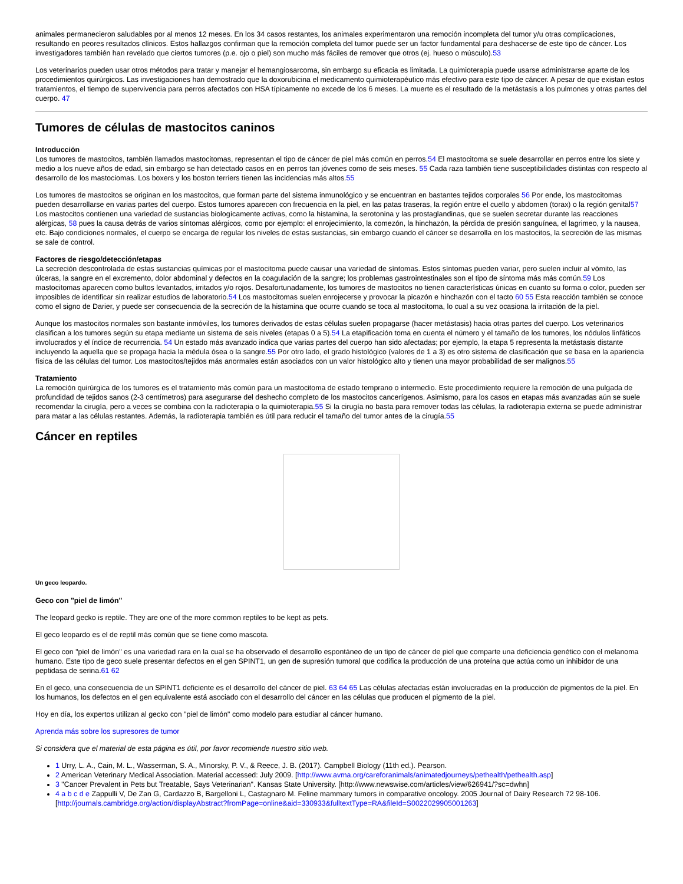animales permanecieron saludables por al menos 12 meses. En los 34 casos restantes, los animales experimentaron una remoción incompleta del tumor y/u otras complicaciones, resultando en peores resultados clínicos. Estos hallazgos confirman que la remoción completa del tumor puede ser un factor fundamental para deshacerse de este tipo de cáncer. Los investigadores también han revelado que ciertos tumores (p.e. ojo o piel) son mucho más fáciles de remover que otros (ej. hueso o músculo).53
Los veterinarios pueden usar otros métodos para tratar y manejar el hemangiosarcoma, sin embargo su eficacia es limitada. La quimioterapia puede usarse administrarse aparte de los procedimientos quirúrgicos. Las investigaciones han demostrado que la doxorubicina el medicamento quimioterapéutico más efectivo para este tipo de cáncer. A pesar de que existan estos tratamientos, el tiempo de supervivencia para perros afectados con HSA típicamente no excede de los 6 meses. La muerte es el resultado de la metástasis a los pulmones y otras partes del cuerpo. 47
Tumores de células de mastocitos caninos
Introducción
Los tumores de mastocitos, también llamados mastocitomas, representan el tipo de cáncer de piel más común en perros.54 El mastocitoma se suele desarrollar en perros entre los siete y medio a los nueve años de edad, sin embargo se han detectado casos en en perros tan jóvenes como de seis meses. 55 Cada raza también tiene susceptibilidades distintas con respecto al desarrollo de los mastociomas. Los boxers y los boston terriers tienen las incidencias más altos.55
Los tumores de mastocitos se originan en los mastocitos, que forman parte del sistema inmunológico y se encuentran en bastantes tejidos corporales 56 Por ende, los mastocitomas pueden desarrollarse en varias partes del cuerpo. Estos tumores aparecen con frecuencia en la piel, en las patas traseras, la región entre el cuello y abdomen (torax) o la región genital57 Los mastocitos contienen una variedad de sustancias biologícamente activas, como la histamina, la serotonina y las prostaglandinas, que se suelen secretar durante las reacciones alérgicas, 58 pues la causa detrás de varios síntomas alérgicos, como por ejemplo: el enrojecimiento, la comezón, la hinchazón, la pérdida de presión sanguínea, el lagrimeo, y la nausea, etc. Bajo condiciones normales, el cuerpo se encarga de regular los niveles de estas sustancias, sin embargo cuando el cáncer se desarrolla en los mastocitos, la secreción de las mismas se sale de control.
Factores de riesgo/detección/etapas
La secreción descontrolada de estas sustancias químicas por el mastocitoma puede causar una variedad de síntomas. Estos síntomas pueden variar, pero suelen incluir al vómito, las úlceras, la sangre en el excremento, dolor abdominal y defectos en la coagulación de la sangre; los problemas gastrointestinales son el tipo de síntoma más más común.59 Los mastocitomas aparecen como bultos levantados, irritados y/o rojos. Desafortunadamente, los tumores de mastocitos no tienen características únicas en cuanto su forma o color, pueden ser imposibles de identificar sin realizar estudios de laboratorio.54 Los mastocitomas suelen enrojecerse y provocar la picazón e hinchazón con el tacto 60 55 Esta reacción también se conoce como el signo de Darier, y puede ser consecuencia de la secreción de la histamina que ocurre cuando se toca al mastocitoma, lo cual a su vez ocasiona la irritación de la piel.
Aunque los mastocitos normales son bastante inmóviles, los tumores derivados de estas células suelen propagarse (hacer metástasis) hacia otras partes del cuerpo. Los veterinarios clasifican a los tumores según su etapa mediante un sistema de seis niveles (etapas 0 a 5).54 La etapificación toma en cuenta el número y el tamaño de los tumores, los nódulos linfáticos involucrados y el índice de recurrencia. 54 Un estado más avanzado indica que varias partes del cuerpo han sido afectadas; por ejemplo, la etapa 5 representa la metástasis distante incluyendo la aquella que se propaga hacia la médula ósea o la sangre.55 Por otro lado, el grado histológico (valores de 1 a 3) es otro sistema de clasificación que se basa en la apariencia física de las células del tumor. Los mastocitos/tejidos más anormales están asociados con un valor histológico alto y tienen una mayor probabilidad de ser malignos.55
Tratamiento
La remoción quirúrgica de los tumores es el tratamiento más común para un mastocitoma de estado temprano o intermedio. Este procedimiento requiere la remoción de una pulgada de profundidad de tejidos sanos (2-3 centímetros) para asegurarse del deshecho completo de los mastocitos cancerígenos. Asimismo, para los casos en etapas más avanzadas aún se suele recomendar la cirugía, pero a veces se combina con la radioterapia o la quimioterapia.55 Si la cirugía no basta para remover todas las células, la radioterapia externa se puede administrar para matar a las células restantes. Además, la radioterapia también es útil para reducir el tamaño del tumor antes de la cirugía.55
Cáncer en reptiles
Un geco leopardo.
Geco con "piel de limón"
The leopard gecko is reptile. They are one of the more common reptiles to be kept as pets.
El geco leopardo es el de reptil más común que se tiene como mascota.
El geco con "piel de limón" es una variedad rara en la cual se ha observado el desarrollo espontáneo de un tipo de cáncer de piel que comparte una deficiencia genético con el melanoma humano. Este tipo de geco suele presentar defectos en el gen SPINT1, un gen de supresión tumoral que codifica la producción de una proteína que actúa como un inhibidor de una peptidasa de serina.61 62
En el geco, una consecuencia de un SPINT1 deficiente es el desarrollo del cáncer de piel. 63 64 65 Las células afectadas están involucradas en la producción de pigmentos de la piel. En los humanos, los defectos en el gen equivalente está asociado con el desarrollo del cáncer en las células que producen el pigmento de la piel.
Hoy en día, los expertos utilizan al gecko con "piel de limón" como modelo para estudiar al cáncer humano.
Aprenda más sobre los supresores de tumor
Si considera que el material de esta página es útil, por favor recomiende nuestro sitio web.
1 Urry, L. A., Cain, M. L., Wasserman, S. A., Minorsky, P. V., & Reece, J. B. (2017). Campbell Biology (11th ed.). Pearson.
2 American Veterinary Medical Association. Material accessed: July 2009. [http://www.avma.org/careforanimals/animatedjourneys/pethealth/pethealth.asp]
3 "Cancer Prevalent in Pets but Treatable, Says Veterinarian". Kansas State University. [http://www.newswise.com/articles/view/626941/?sc=dwhn]
4 a b c d e Zappulli V, De Zan G, Cardazzo B, Bargelloni L, Castagnaro M. Feline mammary tumors in comparative oncology. 2005 Journal of Dairy Research 72 98-106. [http://journals.cambridge.org/action/displayAbstract?fromPage=online&aid=330933&fulltextType=RA&fileId=S0022029905001263]